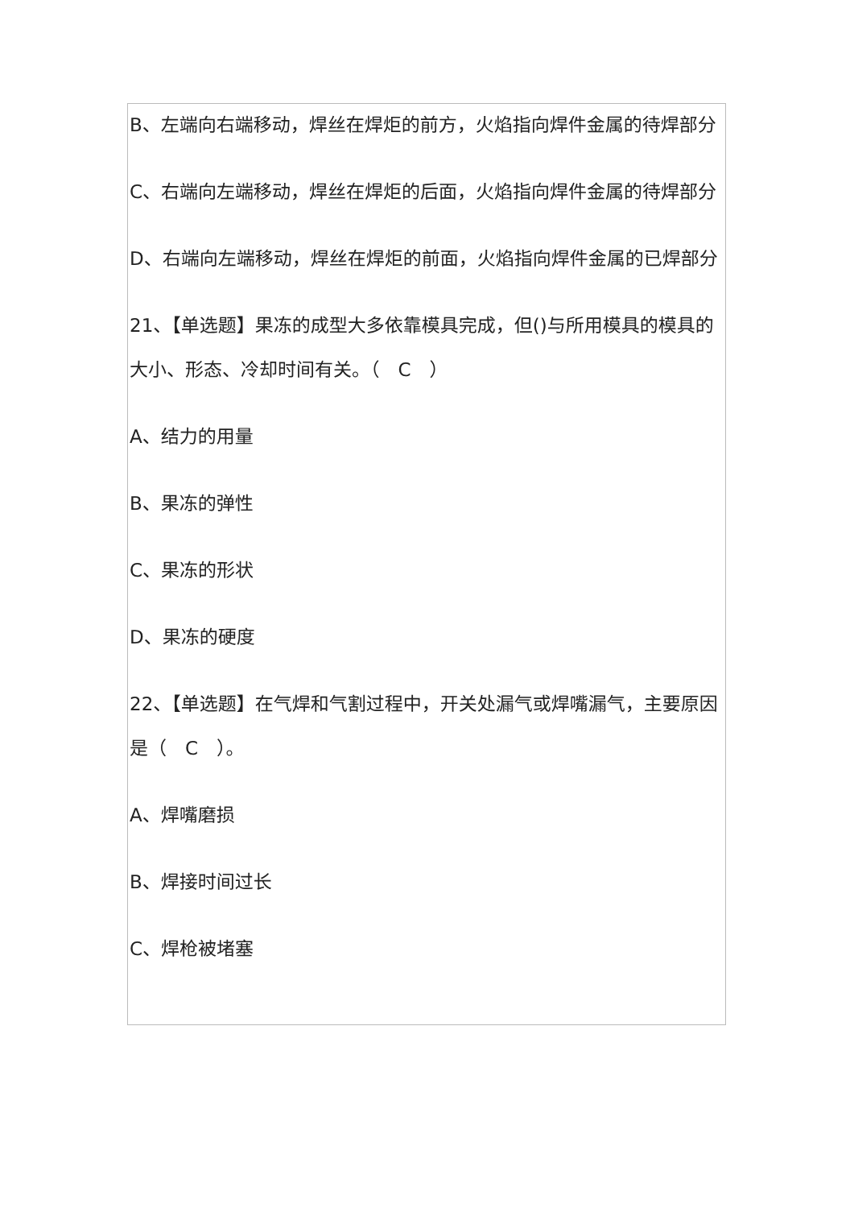B、左端向右端移动，焊丝在焊炬的前方，火焰指向焊件金属的待焊部分
C、右端向左端移动，焊丝在焊炬的后面，火焰指向焊件金属的待焊部分
D、右端向左端移动，焊丝在焊炬的前面，火焰指向焊件金属的已焊部分
21、【单选题】果冻的成型大多依靠模具完成，但()与所用模具的模具的大小、形态、冷却时间有关。（　C　）
A、结力的用量
B、果冻的弹性
C、果冻的形状
D、果冻的硬度
22、【单选题】在气焊和气割过程中，开关处漏气或焊嘴漏气，主要原因是（　C　）。
A、焊嘴磨损
B、焊接时间过长
C、焊枪被堵塞